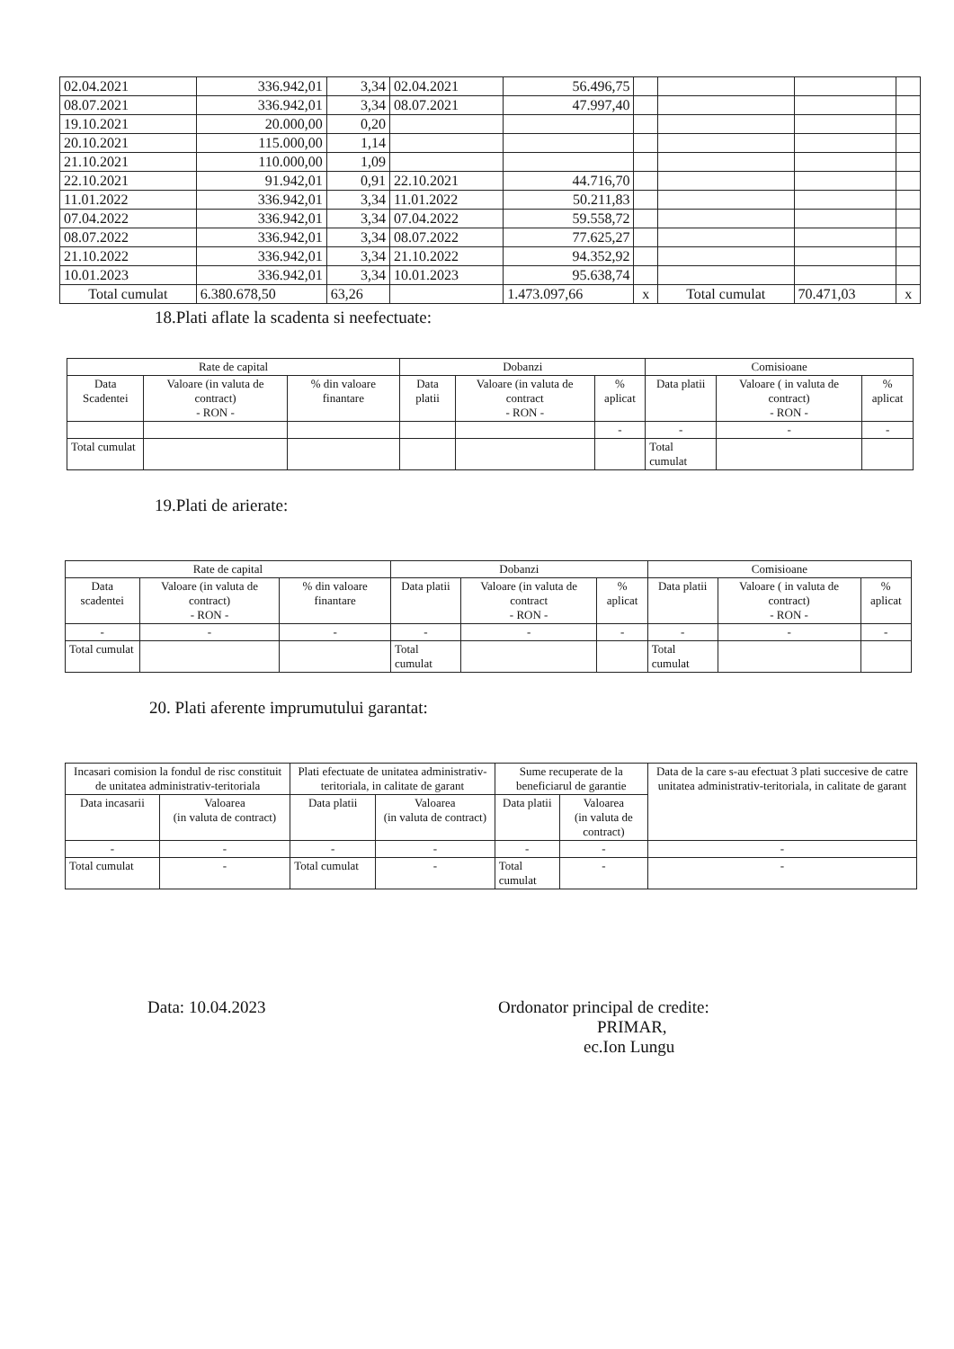| 02.04.2021 | 336.942,01 | 3,34 | 02.04.2021 | 56.496,75 | | | | |
| 08.07.2021 | 336.942,01 | 3,34 | 08.07.2021 | 47.997,40 | | | | |
| 19.10.2021 | 20.000,00 | 0,20 | | | | | | |
| 20.10.2021 | 115.000,00 | 1,14 | | | | | | |
| 21.10.2021 | 110.000,00 | 1,09 | | | | | | |
| 22.10.2021 | 91.942,01 | 0,91 | 22.10.2021 | 44.716,70 | | | | |
| 11.01.2022 | 336.942,01 | 3,34 | 11.01.2022 | 50.211,83 | | | | |
| 07.04.2022 | 336.942,01 | 3,34 | 07.04.2022 | 59.558,72 | | | | |
| 08.07.2022 | 336.942,01 | 3,34 | 08.07.2022 | 77.625,27 | | | | |
| 21.10.2022 | 336.942,01 | 3,34 | 21.10.2022 | 94.352,92 | | | | |
| 10.01.2023 | 336.942,01 | 3,34 | 10.01.2023 | 95.638,74 | | | | |
| Total cumulat | 6.380.678,50 | 63,26 | | 1.473.097,66 | x | Total cumulat | 70.471,03 | x |
18.Plati aflate la scadenta si neefectuate:
| Rate de capital | | | Dobanzi | | | Comisioane | | |
| --- | --- | --- | --- | --- | --- | --- | --- | --- |
| Data Scadentei | Valoare (in valuta de contract) - RON - | % din valoare finantare | Data platii | Valoare (in valuta de contract - RON - | % aplicat | Data platii | Valoare ( in valuta de contract) - RON - | % aplicat |
| | | | | | - | - | - | - |
| Total cumulat | | | | | | Total cumulat | | |
19.Plati de arierate:
| Rate de capital | | | Dobanzi | | | Comisioane | | |
| --- | --- | --- | --- | --- | --- | --- | --- | --- |
| Data scadentei | Valoare (in valuta de contract) - RON - | % din valoare finantare | Data platii | Valoare (in valuta de contract - RON - | % aplicat | Data platii | Valoare ( in valuta de contract) - RON - | % aplicat |
| - | - | - | - | - | - | - | - | - |
| Total cumulat | | | Total cumulat | | | Total cumulat | | |
20. Plati aferente imprumutului garantat:
| Incasari comision la fondul de risc constituit de unitatea administrativ-teritoriala | | Plati efectuate de unitatea administrativ-teritoriala, in calitate de garant | | Sume recuperate de la beneficiarul de garantie | | Data de la care s-au efectuat 3 plati succesive de catre unitatea administrativ-teritoriala, in calitate de garant |
| Data incasarii | Valoarea (in valuta de contract) | Data platii | Valoarea (in valuta de contract) | Data platii | Valoarea (in valuta de contract) | |
| - | - | - | - | - | - | - |
| Total cumulat | - | Total cumulat | - | Total cumulat | - | - |
Data: 10.04.2023 Ordonator principal de credite:
PRIMAR,
ec.Ion Lungu